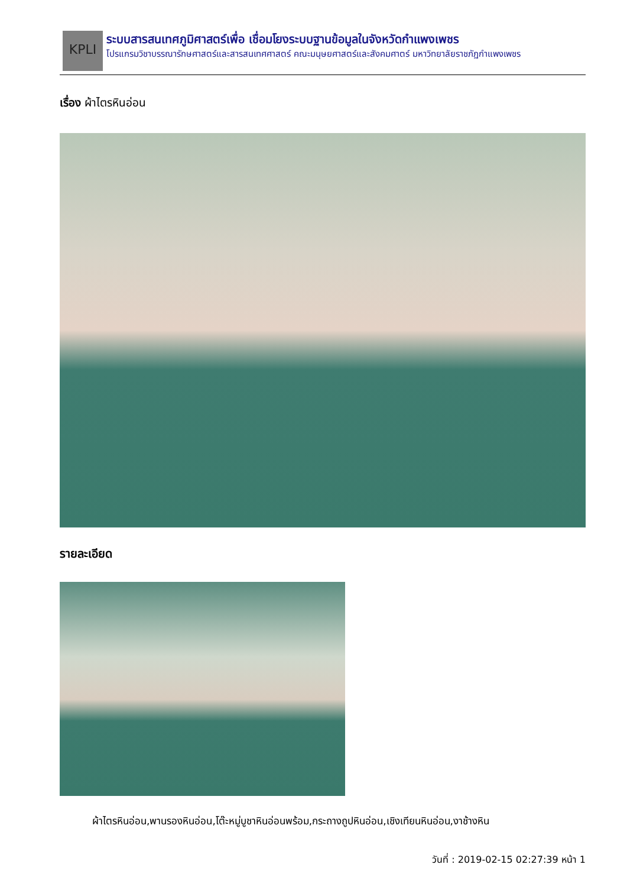KPLI
ระบบสารสนเทศภูมิศาสตร์เพื่อ เชื่อมโยงระบบฐานข้อมูลในจังหวัดกำแพงเพชร
โปรแกรมวิชาบรรณารักษศาสตร์และสารสนเทศศาสตร์ คณะมนุษยศาสตร์และสังคมศาตร์ มหาวิทยาลัยราชภัฏกำแพงเพชร
เรื่อง ผ้าไตรหินอ่อน
รายละเอียด
ผ้าไตรหินอ่อน,พานรองหินอ่อน,โต๊ะหมู่บูชาหินอ่อนพร้อม,กระถางถูปหินอ่อน,เชิงเทียนหินอ่อน,งาช้างหิน
วันที่ : 2019-02-15 02:27:39 หน้า 1